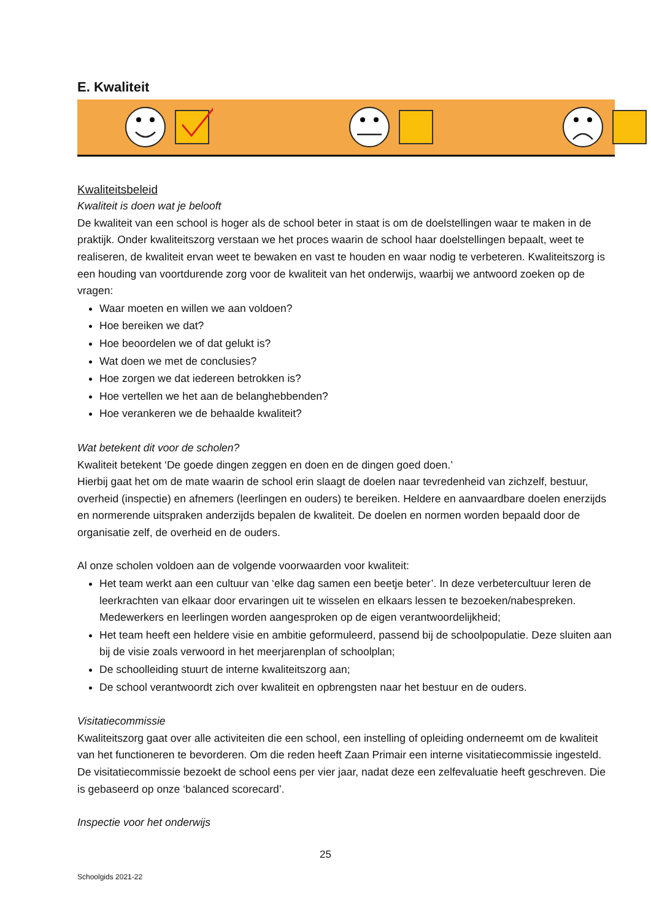E. Kwaliteit
Kwaliteitsbeleid
Kwaliteit is doen wat je belooft
De kwaliteit van een school is hoger als de school beter in staat is om de doelstellingen waar te maken in de praktijk. Onder kwaliteitszorg verstaan we het proces waarin de school haar doelstellingen bepaalt, weet te realiseren, de kwaliteit ervan weet te bewaken en vast te houden en waar nodig te verbeteren. Kwaliteitszorg is een houding van voortdurende zorg voor de kwaliteit van het onderwijs, waarbij we antwoord zoeken op de vragen:
Waar moeten en willen we aan voldoen?
Hoe bereiken we dat?
Hoe beoordelen we of dat gelukt is?
Wat doen we met de conclusies?
Hoe zorgen we dat iedereen betrokken is?
Hoe vertellen we het aan de belanghebbenden?
Hoe verankeren we de behaalde kwaliteit?
Wat betekent dit voor de scholen?
Kwaliteit betekent ‘De goede dingen zeggen en doen en de dingen goed doen.’
Hierbij gaat het om de mate waarin de school erin slaagt de doelen naar tevredenheid van zichzelf, bestuur, overheid (inspectie) en afnemers (leerlingen en ouders) te bereiken. Heldere en aanvaardbare doelen enerzijds en normerende uitspraken anderzijds bepalen de kwaliteit. De doelen en normen worden bepaald door de organisatie zelf, de overheid en de ouders.
Al onze scholen voldoen aan de volgende voorwaarden voor kwaliteit:
Het team werkt aan een cultuur van ‘elke dag samen een beetje beter’. In deze verbetercultuur leren de leerkrachten van elkaar door ervaringen uit te wisselen en elkaars lessen te bezoeken/nabespreken. Medewerkers en leerlingen worden aangesproken op de eigen verantwoordelijkheid;
Het team heeft een heldere visie en ambitie geformuleerd, passend bij de schoolpopulatie. Deze sluiten aan bij de visie zoals verwoord in het meerjarenplan of schoolplan;
De schoolleiding stuurt de interne kwaliteitszorg aan;
De school verantwoordt zich over kwaliteit en opbrengsten naar het bestuur en de ouders.
Visitatiecommissie
Kwaliteitszorg gaat over alle activiteiten die een school, een instelling of opleiding onderneemt om de kwaliteit van het functioneren te bevorderen. Om die reden heeft Zaan Primair een interne visitatiecommissie ingesteld. De visitatiecommissie bezoekt de school eens per vier jaar, nadat deze een zelfevaluatie heeft geschreven. Die is gebaseerd op onze ‘balanced scorecard’.
Inspectie voor het onderwijs
25
Schoolgids 2021-22